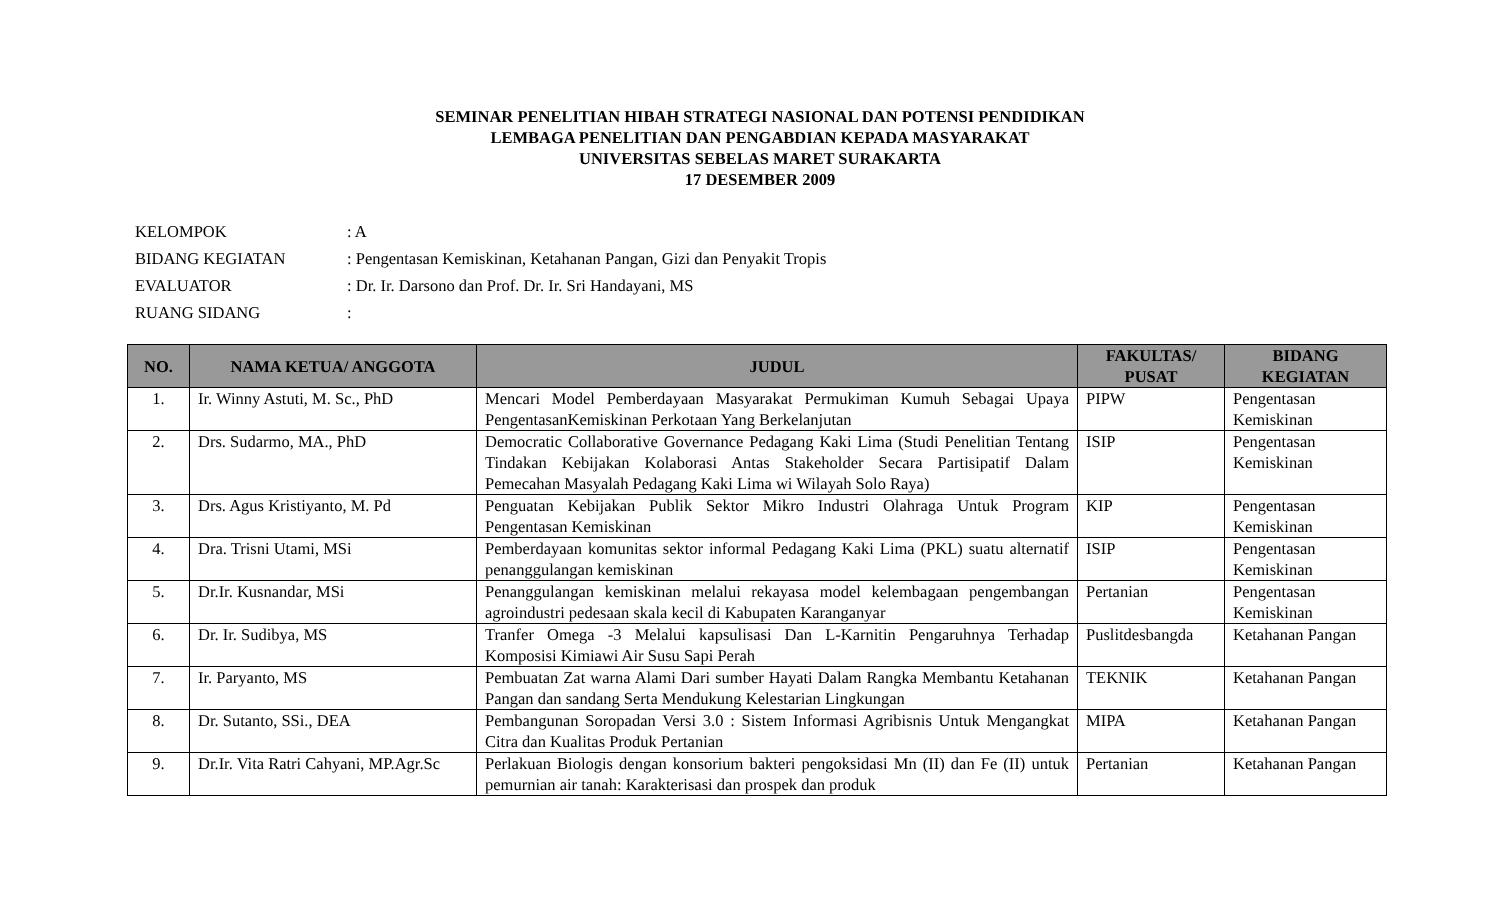SEMINAR PENELITIAN HIBAH STRATEGI NASIONAL DAN POTENSI PENDIDIKAN
LEMBAGA PENELITIAN DAN PENGABDIAN KEPADA MASYARAKAT
UNIVERSITAS SEBELAS MARET SURAKARTA
17 DESEMBER 2009
KELOMPOK: A
BIDANG KEGIATAN: Pengentasan Kemiskinan, Ketahanan Pangan, Gizi dan Penyakit Tropis
EVALUATOR: Dr. Ir. Darsono dan Prof. Dr. Ir. Sri Handayani, MS
RUANG SIDANG:
| NO. | NAMA KETUA/ ANGGOTA | JUDUL | FAKULTAS/ PUSAT | BIDANG KEGIATAN |
| --- | --- | --- | --- | --- |
| 1. | Ir. Winny Astuti, M. Sc., PhD | Mencari Model Pemberdayaan Masyarakat Permukiman Kumuh Sebagai Upaya PengentasanKemiskinan Perkotaan Yang Berkelanjutan | PIPW | Pengentasan Kemiskinan |
| 2. | Drs. Sudarmo, MA., PhD | Democratic Collaborative Governance Pedagang Kaki Lima (Studi Penelitian Tentang Tindakan Kebijakan Kolaborasi Antas Stakeholder Secara Partisipatif Dalam Pemecahan Masyalah Pedagang Kaki Lima wi Wilayah Solo Raya) | ISIP | Pengentasan Kemiskinan |
| 3. | Drs. Agus Kristiyanto, M. Pd | Penguatan Kebijakan Publik Sektor Mikro Industri Olahraga Untuk Program Pengentasan Kemiskinan | KIP | Pengentasan Kemiskinan |
| 4. | Dra. Trisni Utami, MSi | Pemberdayaan komunitas sektor informal Pedagang Kaki Lima (PKL) suatu alternatif penanggulangan kemiskinan | ISIP | Pengentasan Kemiskinan |
| 5. | Dr.Ir. Kusnandar, MSi | Penanggulangan kemiskinan melalui rekayasa model kelembagaan pengembangan agroindustri pedesaan skala kecil di Kabupaten Karanganyar | Pertanian | Pengentasan Kemiskinan |
| 6. | Dr. Ir. Sudibya, MS | Tranfer Omega -3 Melalui kapsulisasi Dan L-Karnitin Pengaruhnya Terhadap Komposisi Kimiawi Air Susu Sapi Perah | Puslitdesbangda | Ketahanan Pangan |
| 7. | Ir. Paryanto, MS | Pembuatan Zat warna Alami Dari sumber Hayati Dalam Rangka Membantu Ketahanan Pangan dan sandang Serta Mendukung Kelestarian Lingkungan | TEKNIK | Ketahanan Pangan |
| 8. | Dr. Sutanto, SSi., DEA | Pembangunan Soropadan Versi 3.0 : Sistem Informasi Agribisnis Untuk Mengangkat Citra dan Kualitas Produk Pertanian | MIPA | Ketahanan Pangan |
| 9. | Dr.Ir. Vita Ratri Cahyani, MP.Agr.Sc | Perlakuan Biologis dengan konsorium bakteri pengoksidasi Mn (II) dan Fe (II) untuk pemurnian air tanah: Karakterisasi dan prospek dan produk | Pertanian | Ketahanan Pangan |